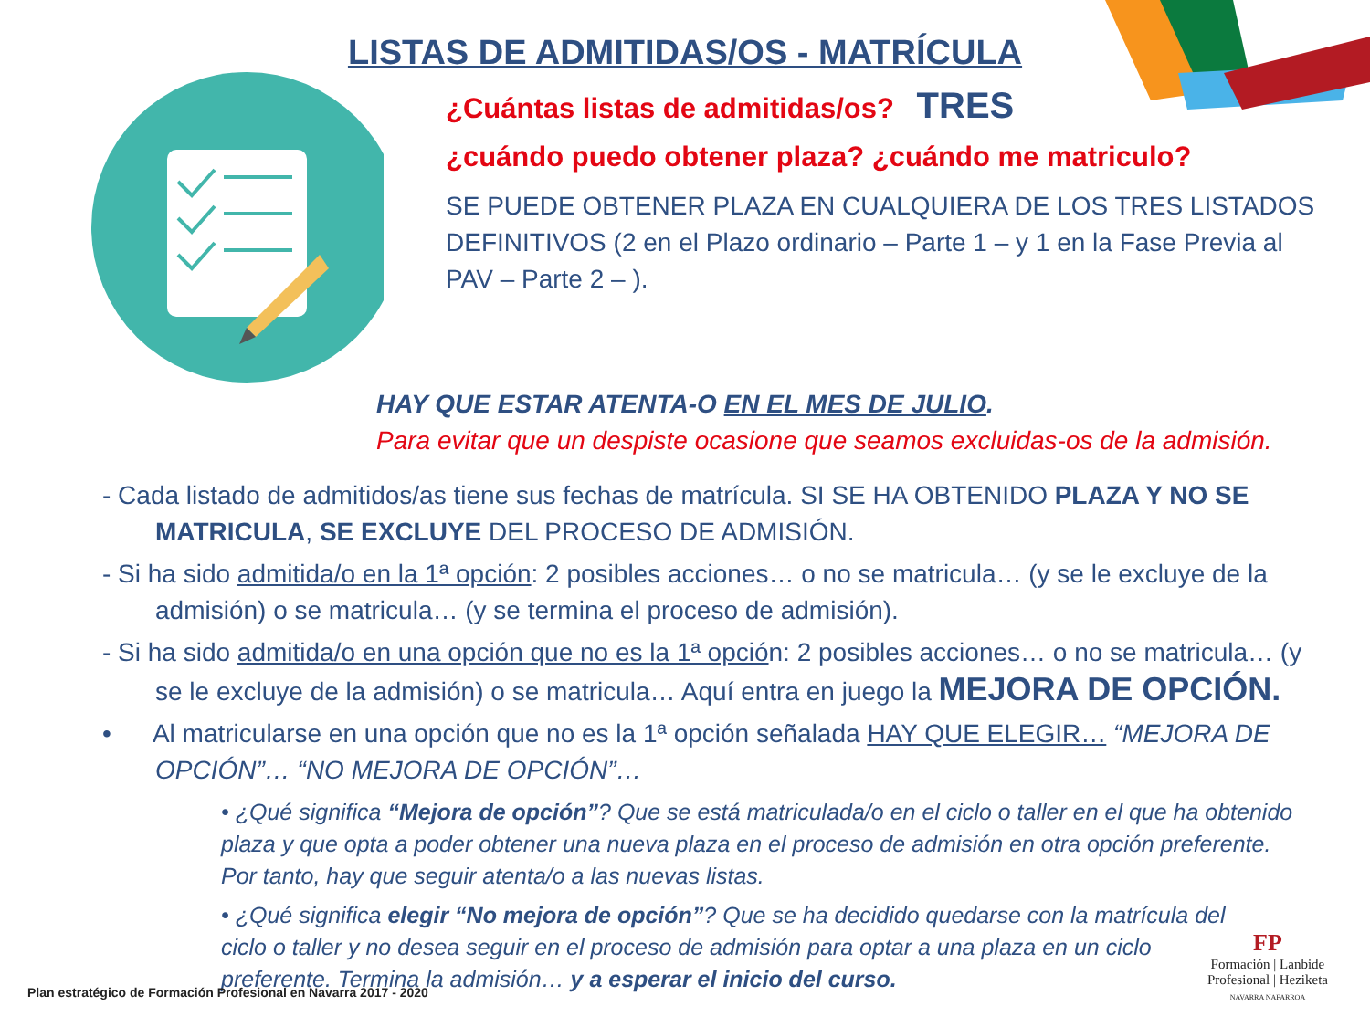LISTAS DE ADMITIDAS/OS - MATRÍCULA
¿Cuántas listas de admitidas/os? TRES
¿cuándo puedo obtener plaza? ¿cuándo me matriculo?
SE PUEDE OBTENER PLAZA EN CUALQUIERA DE LOS TRES LISTADOS DEFINITIVOS (2 en el Plazo ordinario – Parte 1 – y 1 en la Fase Previa al PAV – Parte 2 – ).
HAY QUE ESTAR ATENTA-O EN EL MES DE JULIO.
Para evitar que un despiste ocasione que seamos excluidas-os de la admisión.
- Cada listado de admitidos/as tiene sus fechas de matrícula. SI SE HA OBTENIDO PLAZA Y NO SE MATRICULA, SE EXCLUYE DEL PROCESO DE ADMISIÓN.
- Si ha sido admitida/o en la 1ª opción: 2 posibles acciones… o no se matricula… (y se le excluye de la admisión) o se matricula… (y se termina el proceso de admisión).
- Si ha sido admitida/o en una opción que no es la 1ª opción: 2 posibles acciones… o no se matricula… (y se le excluye de la admisión) o se matricula… Aquí entra en juego la MEJORA DE OPCIÓN.
• Al matricularse en una opción que no es la 1ª opción señalada HAY QUE ELEGIR… “MEJORA DE OPCIÓN”… “NO MEJORA DE OPCIÓN”…
• ¿Qué significa “Mejora de opción”? Que se está matriculada/o en el ciclo o taller en el que ha obtenido plaza y que opta a poder obtener una nueva plaza en el proceso de admisión en otra opción preferente. Por tanto, hay que seguir atenta/o a las nuevas listas.
• ¿Qué significa elegir “No mejora de opción”? Que se ha decidido quedarse con la matrícula del ciclo o taller y no desea seguir en el proceso de admisión para optar a una plaza en un ciclo preferente. Termina la admisión… y a esperar el inicio del curso.
Plan estratégico de Formación Profesional en Navarra 2017 - 2020
FP
Formación | Lanbide
Profesional | Heziketa
NAVARRA NAFARROA